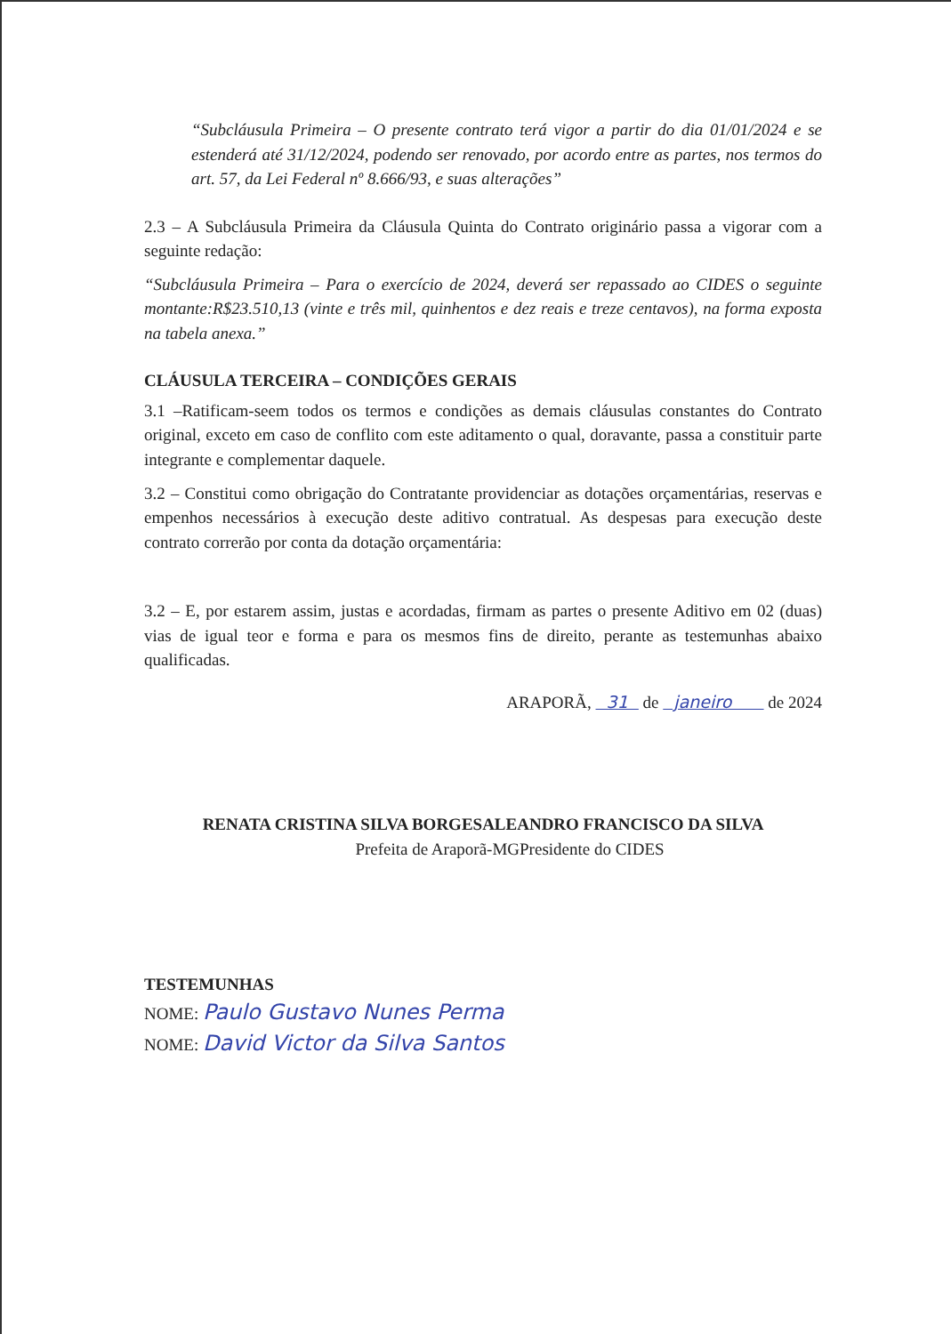“Subcláusula Primeira – O presente contrato terá vigor a partir do dia 01/01/2024 e se estenderá até 31/12/2024, podendo ser renovado, por acordo entre as partes, nos termos do art. 57, da Lei Federal nº 8.666/93, e suas alterações”
2.3 – A Subcláusula Primeira da Cláusula Quinta do Contrato originário passa a vigorar com a seguinte redação:
“Subcláusula Primeira – Para o exercício de 2024, deverá ser repassado ao CIDES o seguinte montante:R$23.510,13 (vinte e três mil, quinhentos e dez reais e treze centavos), na forma exposta na tabela anexa.”
CLÁUSULA TERCEIRA – CONDIÇÕES GERAIS
3.1 –Ratificam-seem todos os termos e condições as demais cláusulas constantes do Contrato original, exceto em caso de conflito com este aditamento o qual, doravante, passa a constituir parte integrante e complementar daquele.
3.2 – Constitui como obrigação do Contratante providenciar as dotações orçamentárias, reservas e empenhos necessários à execução deste aditivo contratual. As despesas para execução deste contrato correrão por conta da dotação orçamentária:
3.2 – E, por estarem assim, justas e acordadas, firmam as partes o presente Aditivo em 02 (duas) vias de igual teor e forma e para os mesmos fins de direito, perante as testemunhas abaixo qualificadas.
ARAPORÃ, 31 de janeiro de 2024
RENATA CRISTINA SILVA BORGESALEANDRO FRANCISCO DA SILVA
Prefeita de Araporã-MGPresidente do CIDES
TESTEMUNHAS
NOME: Paulo Gustavo Nunes Perma
NOME: David Victor da Silva Santos